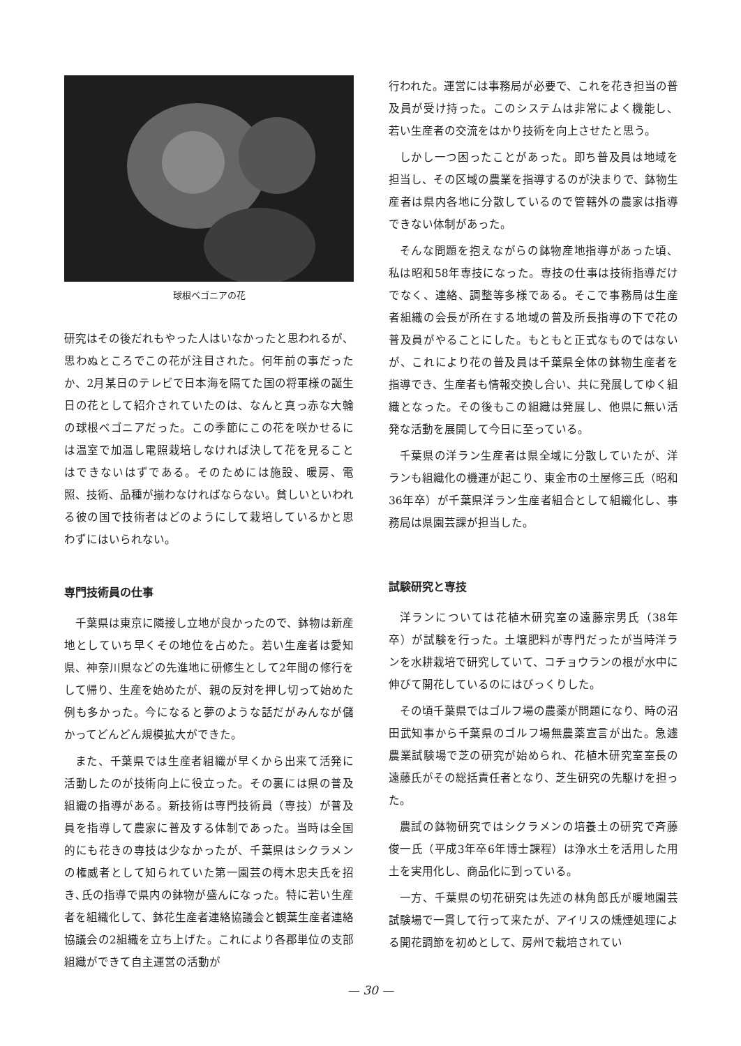球根ベゴニアの花
研究はその後だれもやった人はいなかったと思われるが、思わぬところでこの花が注目された。何年前の事だったか、2月某日のテレビで日本海を隔てた国の将軍様の誕生日の花として紹介されていたのは、なんと真っ赤な大輪の球根ベゴニアだった。この季節にこの花を咲かせるには温室で加温し電照栽培しなければ決して花を見ることはできないはずである。そのためには施設、暖房、電照、技術、品種が揃わなければならない。貧しいといわれる彼の国で技術者はどのようにして栽培しているかと思わずにはいられない。
専門技術員の仕事
千葉県は東京に隣接し立地が良かったので、鉢物は新産地としていち早くその地位を占めた。若い生産者は愛知県、神奈川県などの先進地に研修生として2年間の修行をして帰り、生産を始めたが、親の反対を押し切って始めた例も多かった。今になると夢のような話だがみんなが儲かってどんどん規模拡大ができた。
また、千葉県では生産者組織が早くから出来て活発に活動したのが技術向上に役立った。その裏には県の普及組織の指導がある。新技術は専門技術員（専技）が普及員を指導して農家に普及する体制であった。当時は全国的にも花きの専技は少なかったが、千葉県はシクラメンの権威者として知られていた第一園芸の樗木忠夫氏を招き､氏の指導で県内の鉢物が盛んになった。特に若い生産者を組織化して、鉢花生産者連絡協議会と観葉生産者連絡協議会の2組織を立ち上げた。これにより各郡単位の支部組織ができて自主運営の活動が
行われた。運営には事務局が必要で、これを花き担当の普及員が受け持った。このシステムは非常によく機能し、若い生産者の交流をはかり技術を向上させたと思う。
しかし一つ困ったことがあった。即ち普及員は地域を担当し、その区域の農業を指導するのが決まりで、鉢物生産者は県内各地に分散しているので管轄外の農家は指導できない体制があった。
そんな問題を抱えながらの鉢物産地指導があった頃、私は昭和58年専技になった。専技の仕事は技術指導だけでなく、連絡、調整等多様である。そこで事務局は生産者組織の会長が所在する地域の普及所長指導の下で花の普及員がやることにした。もともと正式なものではないが、これにより花の普及員は千葉県全体の鉢物生産者を指導でき、生産者も情報交換し合い、共に発展してゆく組織となった。その後もこの組織は発展し、他県に無い活発な活動を展開して今日に至っている。
千葉県の洋ラン生産者は県全域に分散していたが、洋ランも組織化の機運が起こり、東金市の土屋修三氏（昭和36年卒）が千葉県洋ラン生産者組合として組織化し、事務局は県園芸課が担当した。
試験研究と専技
洋ランについては花植木研究室の遠藤宗男氏（38年卒）が試験を行った。土壌肥料が専門だったが当時洋ランを水耕栽培で研究していて、コチョウランの根が水中に伸びて開花しているのにはびっくりした。
その頃千葉県ではゴルフ場の農薬が問題になり、時の沼田武知事から千葉県のゴルフ場無農薬宣言が出た。急遽農業試験場で芝の研究が始められ、花植木研究室室長の遠藤氏がその総括責任者となり、芝生研究の先駆けを担った。
農試の鉢物研究ではシクラメンの培養土の研究で斉藤俊一氏（平成3年卒6年博士課程）は浄水土を活用した用土を実用化し、商品化に到っている。
一方、千葉県の切花研究は先述の林角郎氏が暖地園芸試験場で一貫して行って来たが、アイリスの燻煙処理による開花調節を初めとして、房州で栽培されてい
— 30 —